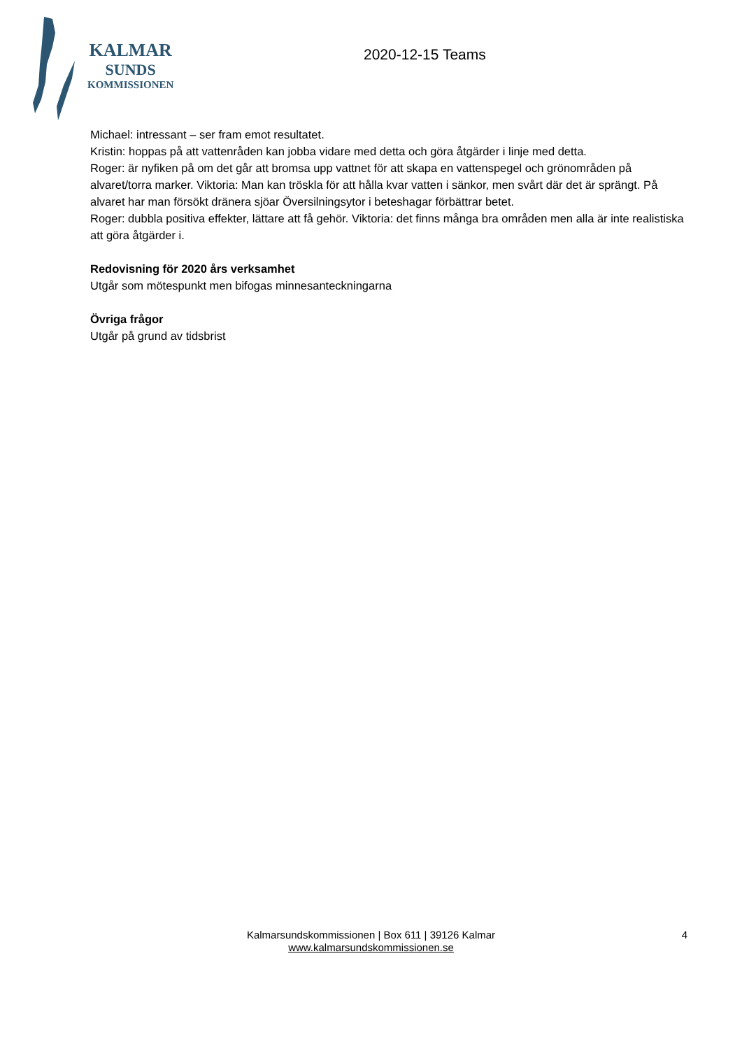KALMAR
SUNDS
KOMMISSIONEN
2020-12-15 Teams
Michael: intressant – ser fram emot resultatet.
Kristin: hoppas på att vattenråden kan jobba vidare med detta och göra åtgärder i linje med detta.
Roger: är nyfiken på om det går att bromsa upp vattnet för att skapa en vattenspegel och grönområden på alvaret/torra marker. Viktoria: Man kan tröskla för att hålla kvar vatten i sänkor, men svårt där det är sprängt. På alvaret har man försökt dränera sjöar Översilningsytor i beteshagar förbättrar betet.
Roger: dubbla positiva effekter, lättare att få gehör. Viktoria: det finns många bra områden men alla är inte realistiska att göra åtgärder i.
Redovisning för 2020 års verksamhet
Utgår som mötespunkt men bifogas minnesanteckningarna
Övriga frågor
Utgår på grund av tidsbrist
Kalmarsundskommissionen | Box 611 | 39126 Kalmar
www.kalmarsundskommissionen.se
4